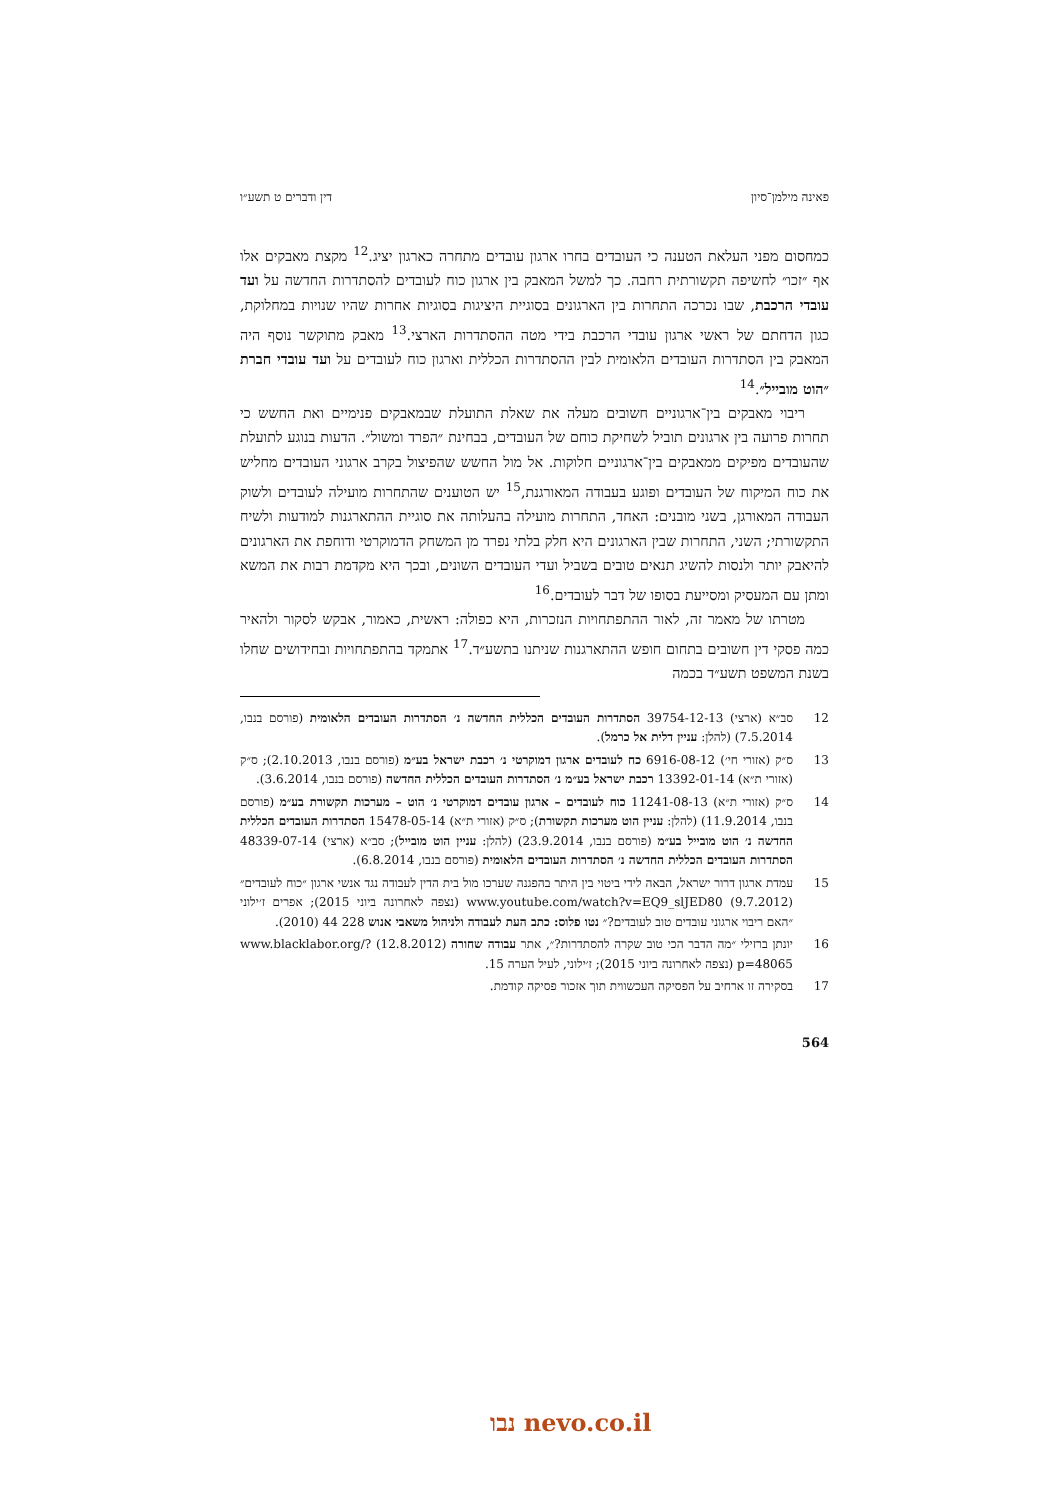פאינה מילמן־סיון דין ודברים ט תשע״ו
כמחסום מפני העלאת הטענה כי העובדים בחרו ארגון עובדים מתחרה כארגון יציג.<sup>12</sup> מקצת מאבקים אלו אף ״זכו״ לחשיפה תקשורתית רחבה. כך למשל המאבק בין ארגון כוח לעובדים להסתדרות החדשה על ועד עובדי הרכבת, שבו נכרכה התחרות בין הארגונים בסוגיית היציגות בסוגיות אחרות שהיו שנויות במחלוקת, כגון הדחתם של ראשי ארגון עובדי הרכבת בידי מטה ההסתדרות הארצי.<sup>13</sup> מאבק מתוקשר נוסף היה המאבק בין הסתדרות העובדים הלאומית לבין ההסתדרות הכללית וארגון כוח לעובדים על ועד עובדי חברת ״הוט מובייל״.<sup>14</sup>
ריבוי מאבקים בין־ארגוניים חשובים מעלה את שאלת התועלת שבמאבקים פנימיים ואת החשש כי תחרות פרועה בין ארגונים תוביל לשחיקת כוחם של העובדים, בבחינת ״הפרד ומשול״. הדעות בנוגע לתועלת שהעובדים מפיקים ממאבקים בין־ארגוניים חלוקות. אל מול החשש שהפיצול בקרב ארגוני העובדים מחליש את כוח המיקוח של העובדים ופוגע בעבודה המאורגנת,<sup>15</sup> יש הטוענים שהתחרות מועילה לעובדים ולשוק העבודה המאורגן, בשני מובנים: האחד, התחרות מועילה בהעלותה את סוגיית ההתארגנות למודעות ולשיח התקשורתי; השני, התחרות שבין הארגונים היא חלק בלתי נפרד מן המשחק הדמוקרטי ודוחפת את הארגונים להיאבק יותר ולנסות להשיג תנאים טובים בשביל ועדי העובדים השונים, ובכך היא מקדמת רבות את המשא ומתן עם המעסיק ומסייעת בסופו של דבר לעובדים.<sup>16</sup>
מטרתו של מאמר זה, לאור ההתפתחויות הנזכרות, היא כפולה: ראשית, כאמור, אבקש לסקור ולהאיר כמה פסקי דין חשובים בתחום חופש ההתארגנות שניתנו בתשע״ד.<sup>17</sup> אתמקד בהתפתחויות ובחידושים שחלו בשנת המשפט תשע״ד בכמה
12 סב״א (ארצי) 39754-12-13 הסתדרות העובדים הכללית החדשה נ׳ הסתדרות העובדים הלאומית (פורסם בנבו, 7.5.2014) (להלן: עניין דלית אל כרמל).
13 ס״ק (אזורי חי׳) 6916-08-12 כח לעובדים ארגון דמוקרטי נ׳ רכבת ישראל בע״מ (פורסם בנבו, 2.10.2013); ס״ק (אזורי ת״א) 13392-01-14 רכבת ישראל בע״מ נ׳ הסתדרות העובדים הכללית החדשה (פורסם בנבו, 3.6.2014).
14 ס״ק (אזורי ת״א) 11241-08-13 כוח לעובדים – ארגון עובדים דמוקרטי נ׳ הוט – מערכות תקשורת בע״מ (פורסם בנבו, 11.9.2014) (להלן: עניין הוט מערכות תקשורת); ס״ק (אזורי ת״א) 15478-05-14 הסתדרות העובדים הכללית החדשה נ׳ הוט מובייל בע״מ (פורסם בנבו, 23.9.2014) (להלן: עניין הוט מובייל); סב״א (ארצי) 48339-07-14 הסתדרות העובדים הכללית החדשה נ׳ הסתדרות העובדים הלאומית (פורסם בנבו, 6.8.2014).
15 עמדת ארגון דרור ישראל, הבאה לידי ביטוי בין היתר בהפגנה שערכו מול בית הדין לעבודה נגד אנשי ארגון ״כוח לעובדים״ (9.7.2012) www.youtube.com/watch?v=EQ9_slJED80 (נצפה לאחרונה ביוני 2015); אפרים ז׳ילוני ״האם ריבוי ארגוני עובדים טוב לעובדים?״ נטו פלוס: כתב העת לעבודה ולניהול משאבי אנוש 228 44 (2010).
16 יונתן ברזילי ״מה הדבר הכי טוב שקרה להסתדרות?״, אתר עבודה שחורה (12.8.2012) www.blacklabor.org/?p=48065 (נצפה לאחרונה ביוני 2015); ז׳ילוני, לעיל הערה 15.
17 בסקירה זו ארחיב על הפסיקה העכשווית תוך אזכור פסיקה קודמת.
564
נבו nevo.co.il